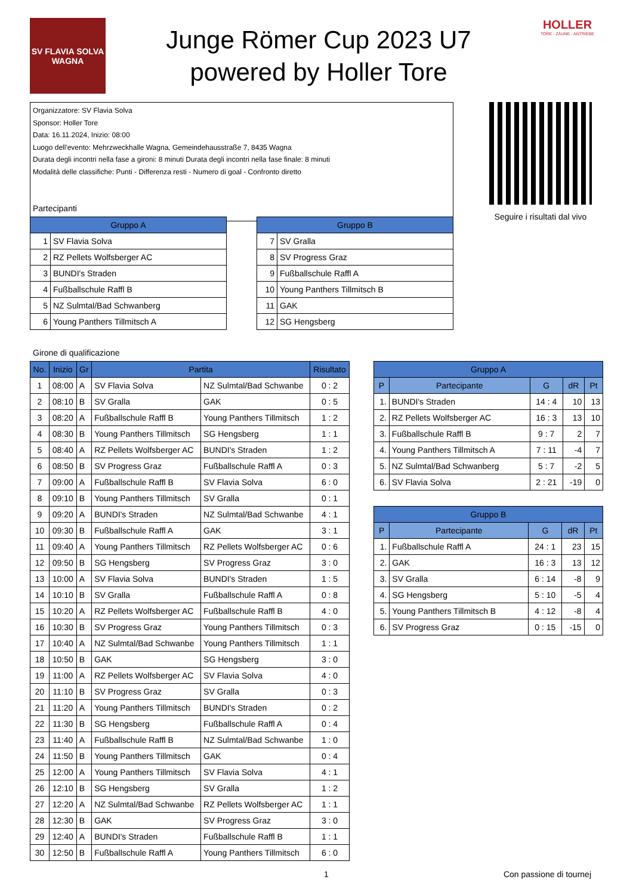SV FLAVIA SOLVA
WAGNA
Junge Römer Cup 2023 U7
powered by Holler Tore
HOLLER
TORE - ZÄUNE - ANTRIEBE
Organizzatore: SV Flavia Solva
Sponsor: Holler Tore
Data: 16.11.2024, Inizio: 08:00
Luogo dell'evento: Mehrzweckhalle Wagna, Gemeindehausstraße 7, 8435 Wagna
Durata degli incontri nella fase a gironi: 8 minuti Durata degli incontri nella fase finale: 8 minuti
Modalità delle classifiche: Punti - Differenza resti - Numero di goal - Confronto diretto
Seguire i risultati dal vivo
Partecipanti
| Gruppo A | |
| --- | --- |
| 1 | SV Flavia Solva |
| 2 | RZ Pellets Wolfsberger AC |
| 3 | BUNDI's Straden |
| 4 | Fußballschule Raffl B |
| 5 | NZ Sulmtal/Bad Schwanberg |
| 6 | Young Panthers Tillmitsch A |
| Gruppo B | |
| --- | --- |
| 7 | SV Gralla |
| 8 | SV Progress Graz |
| 9 | Fußballschule Raffl A |
| 10 | Young Panthers Tillmitsch B |
| 11 | GAK |
| 12 | SG Hengsberg |
Girone di qualificazione
| No. | Inizio | Gr | Partita | | Risultato |
| --- | --- | --- | --- | --- | --- |
| 1 | 08:00 | A | SV Flavia Solva | NZ Sulmtal/Bad Schwanbe | 0 : 2 |
| 2 | 08:10 | B | SV Gralla | GAK | 0 : 5 |
| 3 | 08:20 | A | Fußballschule Raffl B | Young Panthers Tillmitsch | 1 : 2 |
| 4 | 08:30 | B | Young Panthers Tillmitsch | SG Hengsberg | 1 : 1 |
| 5 | 08:40 | A | RZ Pellets Wolfsberger AC | BUNDI's Straden | 1 : 2 |
| 6 | 08:50 | B | SV Progress Graz | Fußballschule Raffl A | 0 : 3 |
| 7 | 09:00 | A | Fußballschule Raffl B | SV Flavia Solva | 6 : 0 |
| 8 | 09:10 | B | Young Panthers Tillmitsch | SV Gralla | 0 : 1 |
| 9 | 09:20 | A | BUNDI's Straden | NZ Sulmtal/Bad Schwanbe | 4 : 1 |
| 10 | 09:30 | B | Fußballschule Raffl A | GAK | 3 : 1 |
| 11 | 09:40 | A | Young Panthers Tillmitsch | RZ Pellets Wolfsberger AC | 0 : 6 |
| 12 | 09:50 | B | SG Hengsberg | SV Progress Graz | 3 : 0 |
| 13 | 10:00 | A | SV Flavia Solva | BUNDI's Straden | 1 : 5 |
| 14 | 10:10 | B | SV Gralla | Fußballschule Raffl A | 0 : 8 |
| 15 | 10:20 | A | RZ Pellets Wolfsberger AC | Fußballschule Raffl B | 4 : 0 |
| 16 | 10:30 | B | SV Progress Graz | Young Panthers Tillmitsch | 0 : 3 |
| 17 | 10:40 | A | NZ Sulmtal/Bad Schwanbe | Young Panthers Tillmitsch | 1 : 1 |
| 18 | 10:50 | B | GAK | SG Hengsberg | 3 : 0 |
| 19 | 11:00 | A | RZ Pellets Wolfsberger AC | SV Flavia Solva | 4 : 0 |
| 20 | 11:10 | B | SV Progress Graz | SV Gralla | 0 : 3 |
| 21 | 11:20 | A | Young Panthers Tillmitsch | BUNDI's Straden | 0 : 2 |
| 22 | 11:30 | B | SG Hengsberg | Fußballschule Raffl A | 0 : 4 |
| 23 | 11:40 | A | Fußballschule Raffl B | NZ Sulmtal/Bad Schwanbe | 1 : 0 |
| 24 | 11:50 | B | Young Panthers Tillmitsch | GAK | 0 : 4 |
| 25 | 12:00 | A | Young Panthers Tillmitsch | SV Flavia Solva | 4 : 1 |
| 26 | 12:10 | B | SG Hengsberg | SV Gralla | 1 : 2 |
| 27 | 12:20 | A | NZ Sulmtal/Bad Schwanbe | RZ Pellets Wolfsberger AC | 1 : 1 |
| 28 | 12:30 | B | GAK | SV Progress Graz | 3 : 0 |
| 29 | 12:40 | A | BUNDI's Straden | Fußballschule Raffl B | 1 : 1 |
| 30 | 12:50 | B | Fußballschule Raffl A | Young Panthers Tillmitsch | 6 : 0 |
| Gruppo A | | | | |
| --- | --- | --- | --- | --- |
| P | Partecipante | G | dR | Pt |
| 1. | BUNDI's Straden | 14 : 4 | 10 | 13 |
| 2. | RZ Pellets Wolfsberger AC | 16 : 3 | 13 | 10 |
| 3. | Fußballschule Raffl B | 9 : 7 | 2 | 7 |
| 4. | Young Panthers Tillmitsch A | 7 : 11 | -4 | 7 |
| 5. | NZ Sulmtal/Bad Schwanberg | 5 : 7 | -2 | 5 |
| 6. | SV Flavia Solva | 2 : 21 | -19 | 0 |
| Gruppo B | | | | |
| --- | --- | --- | --- | --- |
| P | Partecipante | G | dR | Pt |
| 1. | Fußballschule Raffl A | 24 : 1 | 23 | 15 |
| 2. | GAK | 16 : 3 | 13 | 12 |
| 3. | SV Gralla | 6 : 14 | -8 | 9 |
| 4. | SG Hengsberg | 5 : 10 | -5 | 4 |
| 5. | Young Panthers Tillmitsch B | 4 : 12 | -8 | 4 |
| 6. | SV Progress Graz | 0 : 15 | -15 | 0 |
1 Con passione di tournej